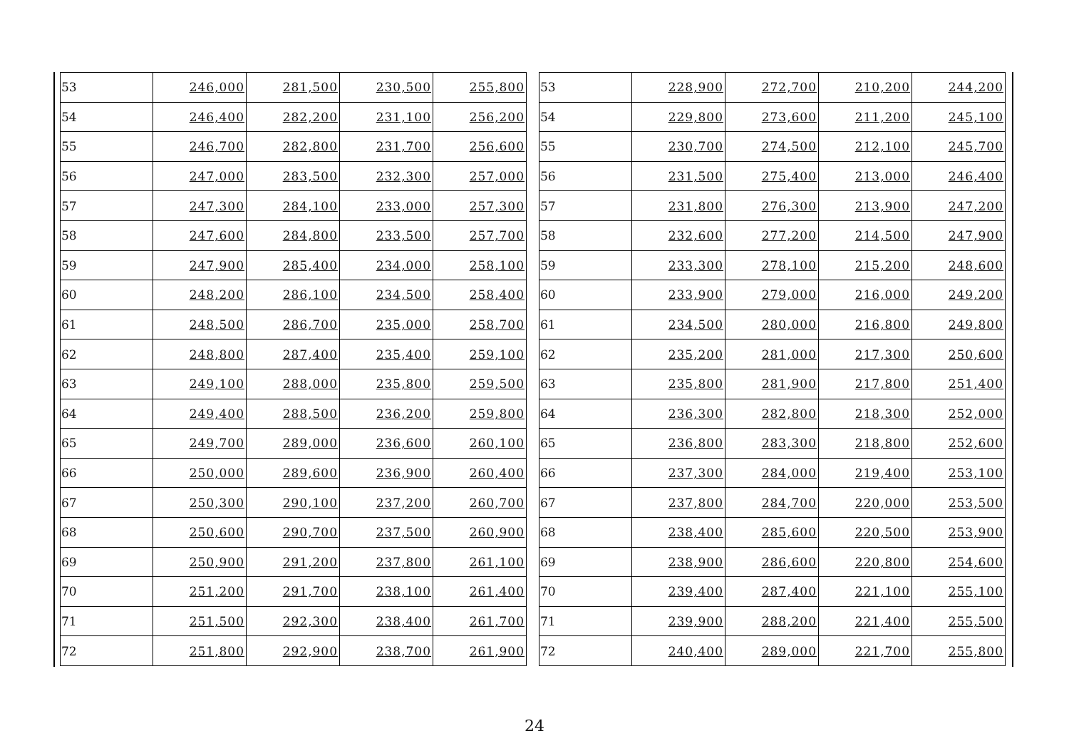| 53 | 246,000 | 281,500 | 230,500 | 255,800 |
| 54 | 246,400 | 282,200 | 231,100 | 256,200 |
| 55 | 246,700 | 282,800 | 231,700 | 256,600 |
| 56 | 247,000 | 283,500 | 232,300 | 257,000 |
| 57 | 247,300 | 284,100 | 233,000 | 257,300 |
| 58 | 247,600 | 284,800 | 233,500 | 257,700 |
| 59 | 247,900 | 285,400 | 234,000 | 258,100 |
| 60 | 248,200 | 286,100 | 234,500 | 258,400 |
| 61 | 248,500 | 286,700 | 235,000 | 258,700 |
| 62 | 248,800 | 287,400 | 235,400 | 259,100 |
| 63 | 249,100 | 288,000 | 235,800 | 259,500 |
| 64 | 249,400 | 288,500 | 236,200 | 259,800 |
| 65 | 249,700 | 289,000 | 236,600 | 260,100 |
| 66 | 250,000 | 289,600 | 236,900 | 260,400 |
| 67 | 250,300 | 290,100 | 237,200 | 260,700 |
| 68 | 250,600 | 290,700 | 237,500 | 260,900 |
| 69 | 250,900 | 291,200 | 237,800 | 261,100 |
| 70 | 251,200 | 291,700 | 238,100 | 261,400 |
| 71 | 251,500 | 292,300 | 238,400 | 261,700 |
| 72 | 251,800 | 292,900 | 238,700 | 261,900 |
| 53 | 228,900 | 272,700 | 210,200 | 244,200 |
| 54 | 229,800 | 273,600 | 211,200 | 245,100 |
| 55 | 230,700 | 274,500 | 212,100 | 245,700 |
| 56 | 231,500 | 275,400 | 213,000 | 246,400 |
| 57 | 231,800 | 276,300 | 213,900 | 247,200 |
| 58 | 232,600 | 277,200 | 214,500 | 247,900 |
| 59 | 233,300 | 278,100 | 215,200 | 248,600 |
| 60 | 233,900 | 279,000 | 216,000 | 249,200 |
| 61 | 234,500 | 280,000 | 216,800 | 249,800 |
| 62 | 235,200 | 281,000 | 217,300 | 250,600 |
| 63 | 235,800 | 281,900 | 217,800 | 251,400 |
| 64 | 236,300 | 282,800 | 218,300 | 252,000 |
| 65 | 236,800 | 283,300 | 218,800 | 252,600 |
| 66 | 237,300 | 284,000 | 219,400 | 253,100 |
| 67 | 237,800 | 284,700 | 220,000 | 253,500 |
| 68 | 238,400 | 285,600 | 220,500 | 253,900 |
| 69 | 238,900 | 286,600 | 220,800 | 254,600 |
| 70 | 239,400 | 287,400 | 221,100 | 255,100 |
| 71 | 239,900 | 288,200 | 221,400 | 255,500 |
| 72 | 240,400 | 289,000 | 221,700 | 255,800 |
24